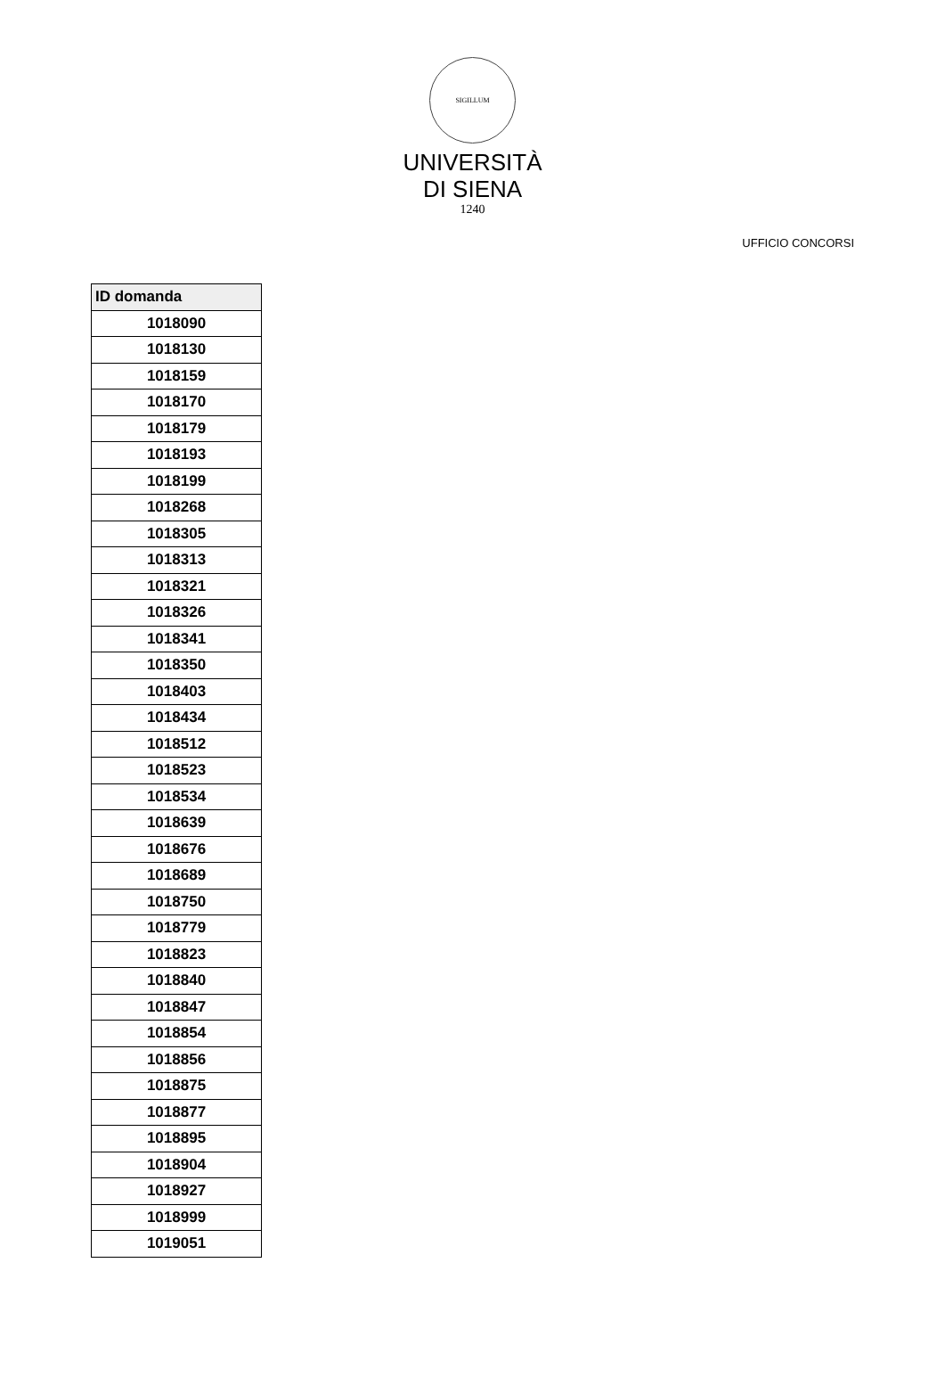SIGILLUM
UNIVERSITÀ
DI SIENA
1240
UFFICIO CONCORSI
| ID domanda |
| --- |
| 1018090 |
| 1018130 |
| 1018159 |
| 1018170 |
| 1018179 |
| 1018193 |
| 1018199 |
| 1018268 |
| 1018305 |
| 1018313 |
| 1018321 |
| 1018326 |
| 1018341 |
| 1018350 |
| 1018403 |
| 1018434 |
| 1018512 |
| 1018523 |
| 1018534 |
| 1018639 |
| 1018676 |
| 1018689 |
| 1018750 |
| 1018779 |
| 1018823 |
| 1018840 |
| 1018847 |
| 1018854 |
| 1018856 |
| 1018875 |
| 1018877 |
| 1018895 |
| 1018904 |
| 1018927 |
| 1018999 |
| 1019051 |